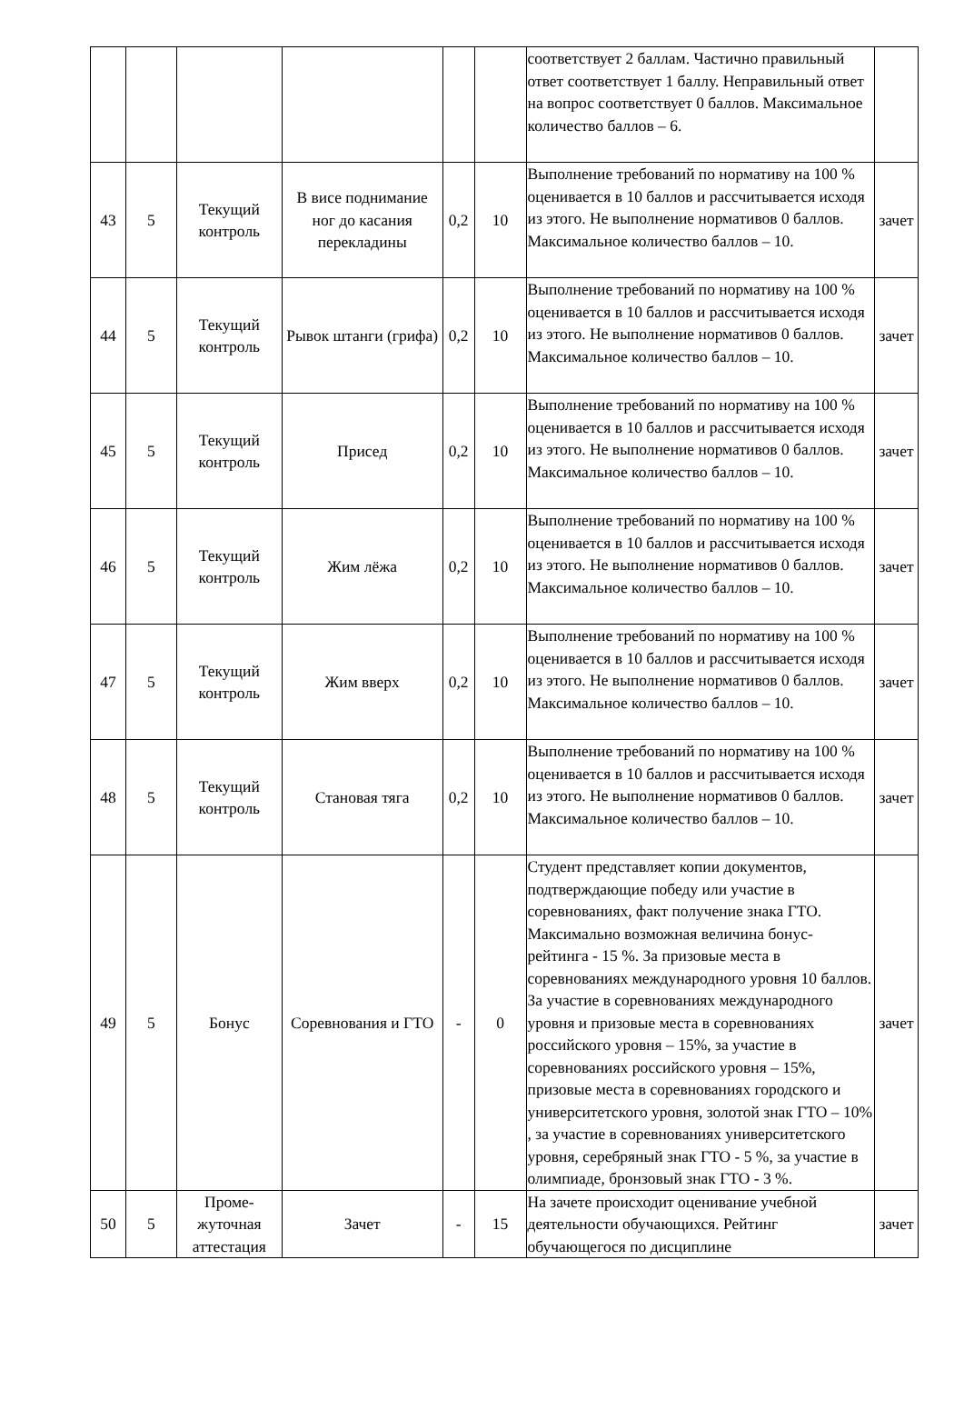| | | | | | | соответствует 2 баллам. Частично правильный ответ соответствует 1 баллу. Неправильный ответ на вопрос соответствует 0 баллов. Максимальное количество баллов – 6. | |
| 43 | 5 | Текущий контроль | В висе поднимание ног до касания перекладины | 0,2 | 10 | Выполнение требований по нормативу на 100 % оценивается в 10 баллов и рассчитывается исходя из этого. Не выполнение нормативов 0 баллов. Максимальное количество баллов – 10. | зачет |
| 44 | 5 | Текущий контроль | Рывок штанги (грифа) | 0,2 | 10 | Выполнение требований по нормативу на 100 % оценивается в 10 баллов и рассчитывается исходя из этого. Не выполнение нормативов 0 баллов. Максимальное количество баллов – 10. | зачет |
| 45 | 5 | Текущий контроль | Присед | 0,2 | 10 | Выполнение требований по нормативу на 100 % оценивается в 10 баллов и рассчитывается исходя из этого. Не выполнение нормативов 0 баллов. Максимальное количество баллов – 10. | зачет |
| 46 | 5 | Текущий контроль | Жим лёжа | 0,2 | 10 | Выполнение требований по нормативу на 100 % оценивается в 10 баллов и рассчитывается исходя из этого. Не выполнение нормативов 0 баллов. Максимальное количество баллов – 10. | зачет |
| 47 | 5 | Текущий контроль | Жим вверх | 0,2 | 10 | Выполнение требований по нормативу на 100 % оценивается в 10 баллов и рассчитывается исходя из этого. Не выполнение нормативов 0 баллов. Максимальное количество баллов – 10. | зачет |
| 48 | 5 | Текущий контроль | Становая тяга | 0,2 | 10 | Выполнение требований по нормативу на 100 % оценивается в 10 баллов и рассчитывается исходя из этого. Не выполнение нормативов 0 баллов. Максимальное количество баллов – 10. | зачет |
| 49 | 5 | Бонус | Соревнования и ГТО | - | 0 | Студент представляет копии документов, подтверждающие победу или участие в соревнованиях, факт получение знака ГТО. Максимально возможная величина бонус-рейтинга - 15 %. За призовые места в соревнованиях международного уровня 10 баллов. За участие в соревнованиях международного уровня и призовые места в соревнованиях российского уровня – 15%, за участие в соревнованиях российского уровня – 15%, призовые места в соревнованиях городского и университетского уровня, золотой знак ГТО – 10% , за участие в соревнованиях университетского уровня, серебряный знак ГТО - 5 %, за участие в олимпиаде, бронзовый знак ГТО - 3 %. | зачет |
| 50 | 5 | Проме-жуточная аттестация | Зачет | - | 15 | На зачете происходит оценивание учебной деятельности обучающихся. Рейтинг обучающегося по дисциплине | зачет |